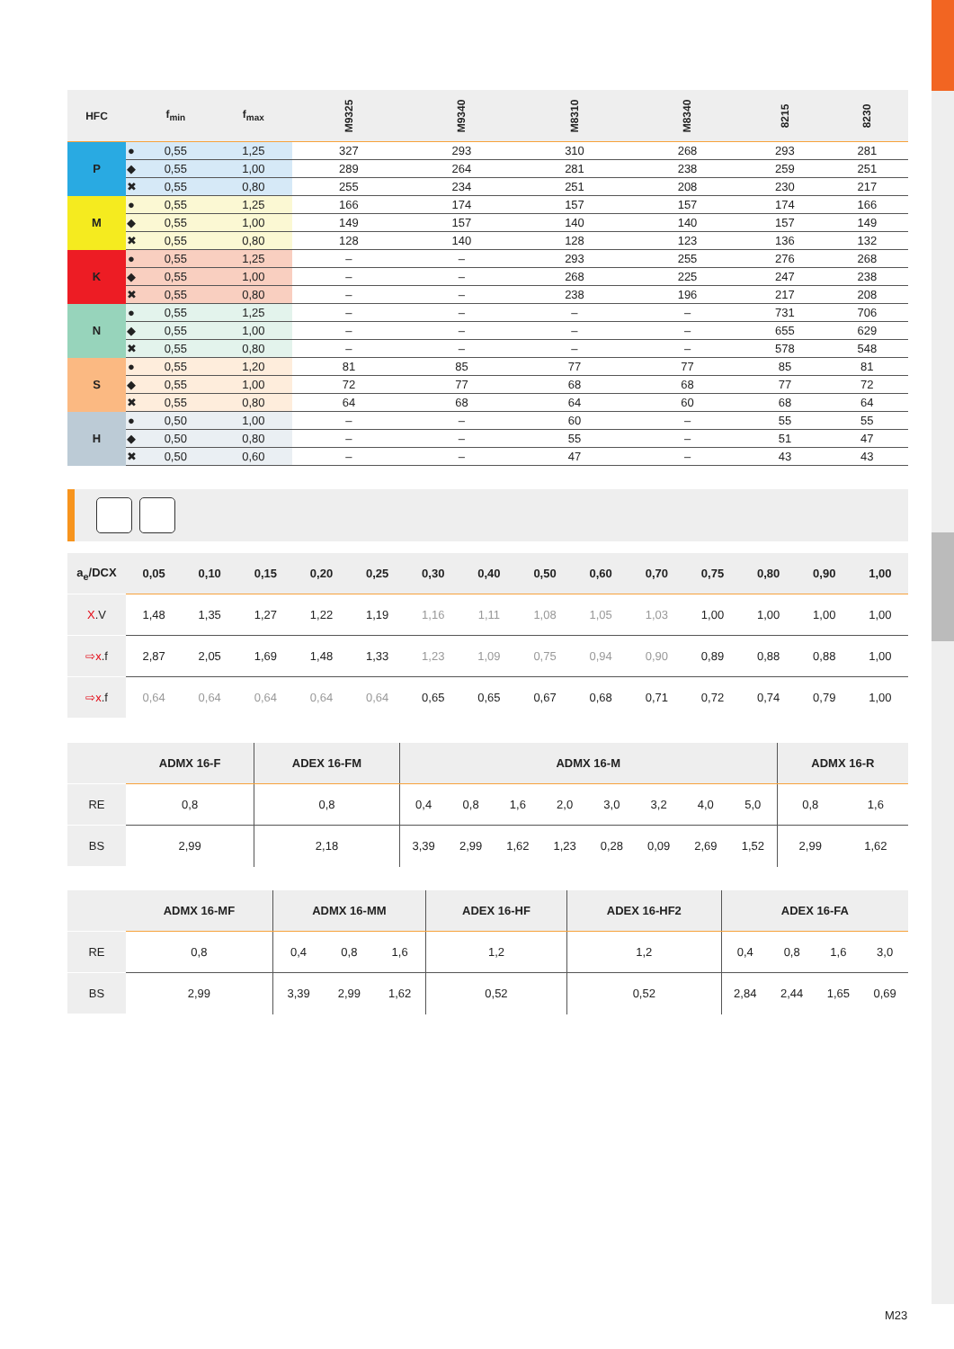| HFC | | f<sub>min</sub> | f<sub>max</sub> | M9325 | M9340 | M8310 | M8340 | 8215 | 8230 |
| --- | --- | --- | --- | --- | --- | --- | --- | --- | --- |
| P | ● | 0,55 | 1,25 | 327 | 293 | 310 | 268 | 293 | 281 |
| | ◆ | 0,55 | 1,00 | 289 | 264 | 281 | 238 | 259 | 251 |
| | ✖ | 0,55 | 0,80 | 255 | 234 | 251 | 208 | 230 | 217 |
| M | ● | 0,55 | 1,25 | 166 | 174 | 157 | 157 | 174 | 166 |
| | ◆ | 0,55 | 1,00 | 149 | 157 | 140 | 140 | 157 | 149 |
| | ✖ | 0,55 | 0,80 | 128 | 140 | 128 | 123 | 136 | 132 |
| K | ● | 0,55 | 1,25 | – | – | 293 | 255 | 276 | 268 |
| | ◆ | 0,55 | 1,00 | – | – | 268 | 225 | 247 | 238 |
| | ✖ | 0,55 | 0,80 | – | – | 238 | 196 | 217 | 208 |
| N | ● | 0,55 | 1,25 | – | – | – | – | 731 | 706 |
| | ◆ | 0,55 | 1,00 | – | – | – | – | 655 | 629 |
| | ✖ | 0,55 | 0,80 | – | – | – | – | 578 | 548 |
| S | ● | 0,55 | 1,20 | 81 | 85 | 77 | 77 | 85 | 81 |
| | ◆ | 0,55 | 1,00 | 72 | 77 | 68 | 68 | 77 | 72 |
| | ✖ | 0,55 | 0,80 | 64 | 68 | 64 | 60 | 68 | 64 |
| H | ● | 0,50 | 1,00 | – | – | 60 | – | 55 | 55 |
| | ◆ | 0,50 | 0,80 | – | – | 55 | – | 51 | 47 |
| | ✖ | 0,50 | 0,60 | – | – | 47 | – | 43 | 43 |
| a<sub>e</sub>/DCX | 0,05 | 0,10 | 0,15 | 0,20 | 0,25 | 0,30 | 0,40 | 0,50 | 0,60 | 0,70 | 0,75 | 0,80 | 0,90 | 1,00 |
| --- | --- | --- | --- | --- | --- | --- | --- | --- | --- | --- | --- | --- | --- | --- |
| X .V | 1,48 | 1,35 | 1,27 | 1,22 | 1,19 | 1,16 | 1,11 | 1,08 | 1,05 | 1,03 | 1,00 | 1,00 | 1,00 | 1,00 |
| ⇨x .f | 2,87 | 2,05 | 1,69 | 1,48 | 1,33 | 1,23 | 1,09 | 0,75 | 0,94 | 0,90 | 0,89 | 0,88 | 0,88 | 1,00 |
| ⇨x .f | 0,64 | 0,64 | 0,64 | 0,64 | 0,64 | 0,65 | 0,65 | 0,67 | 0,68 | 0,71 | 0,72 | 0,74 | 0,79 | 1,00 |
| | ADMX 16-F | ADEX 16-FM | ADMX 16-M | | | | | | | | ADMX 16-R | |
| --- | --- | --- | --- | --- | --- | --- | --- | --- | --- | --- | --- | --- |
| RE | 0,8 | 0,8 | 0,4 | 0,8 | 1,6 | 2,0 | 3,0 | 3,2 | 4,0 | 5,0 | 0,8 | 1,6 |
| BS | 2,99 | 2,18 | 3,39 | 2,99 | 1,62 | 1,23 | 0,28 | 0,09 | 2,69 | 1,52 | 2,99 | 1,62 |
| | ADMX 16-MF | ADMX 16-MM | | | ADEX 16-HF | ADEX 16-HF2 | ADEX 16-FA | | | |
| --- | --- | --- | --- | --- | --- | --- | --- | --- | --- | --- |
| RE | 0,8 | 0,4 | 0,8 | 1,6 | 1,2 | 1,2 | 0,4 | 0,8 | 1,6 | 3,0 |
| BS | 2,99 | 3,39 | 2,99 | 1,62 | 0,52 | 0,52 | 2,84 | 2,44 | 1,65 | 0,69 |
M23